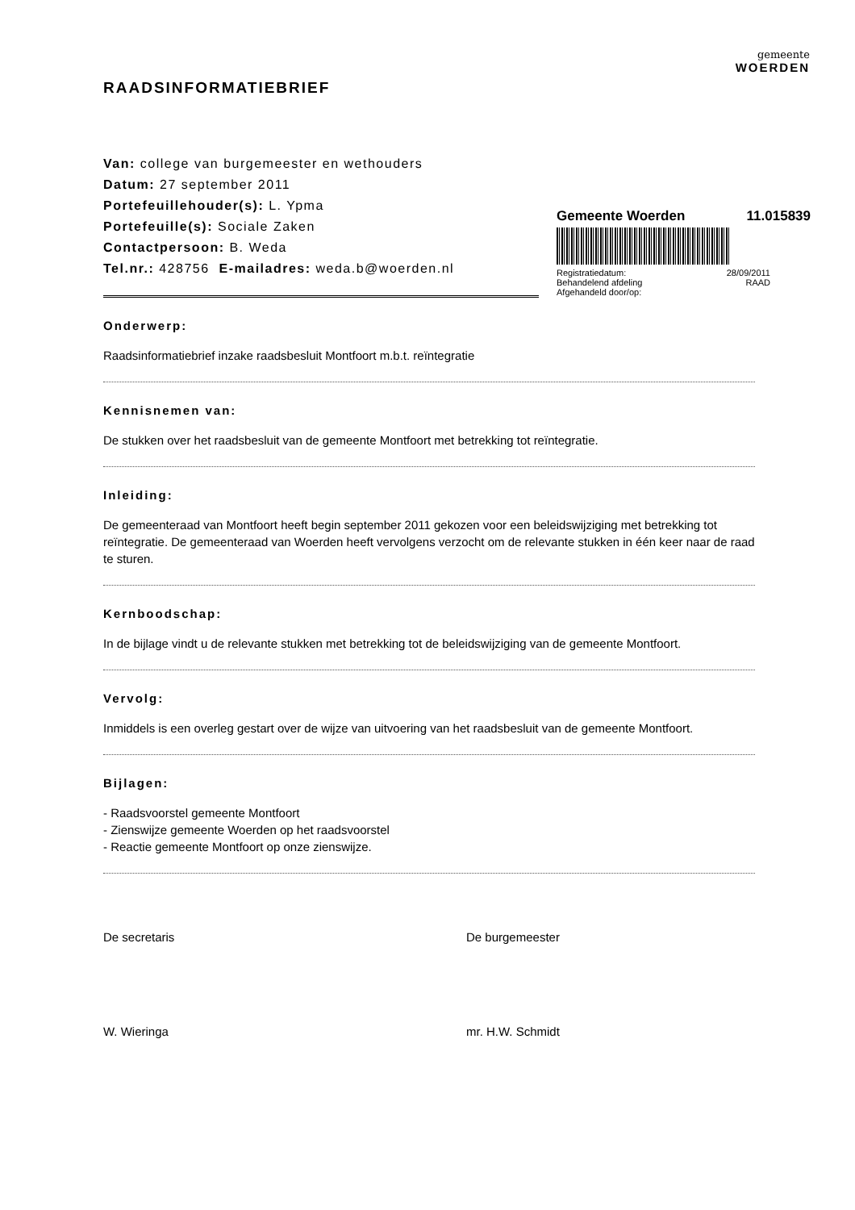gemeente
WOERDEN
RAADSINFORMATIEBRIEF
Van: college van burgemeester en wethouders
Datum: 27 september 2011
Portefeuillehouder(s): L. Ypma
Portefeuille(s): Sociale Zaken
Contactpersoon: B. Weda
Tel.nr.: 428756 E-mailadres: weda.b@woerden.nl
Onderwerp:
Raadsinformatiebrief inzake raadsbesluit Montfoort m.b.t. reïntegratie
Kennisnemen van:
De stukken over het raadsbesluit van de gemeente Montfoort met betrekking tot reïntegratie.
Inleiding:
De gemeenteraad van Montfoort heeft begin september 2011 gekozen voor een beleidswijziging met betrekking tot reïntegratie. De gemeenteraad van Woerden heeft vervolgens verzocht om de relevante stukken in één keer naar de raad te sturen.
Kernboodschap:
In de bijlage vindt u de relevante stukken met betrekking tot de beleidswijziging van de gemeente Montfoort.
Vervolg:
Inmiddels is een overleg gestart over de wijze van uitvoering van het raadsbesluit van de gemeente Montfoort.
Bijlagen:
- Raadsvoorstel gemeente Montfoort
- Zienswijze gemeente Woerden op het raadsvoorstel
- Reactie gemeente Montfoort op onze zienswijze.
De secretaris
W. Wieringa
De burgemeester
mr. H.W. Schmidt
Gemeente Woerden 11.015839
Registratiedatum: 28/09/2011
Behandelend afdeling RAAD
Afgehandeld door/op: